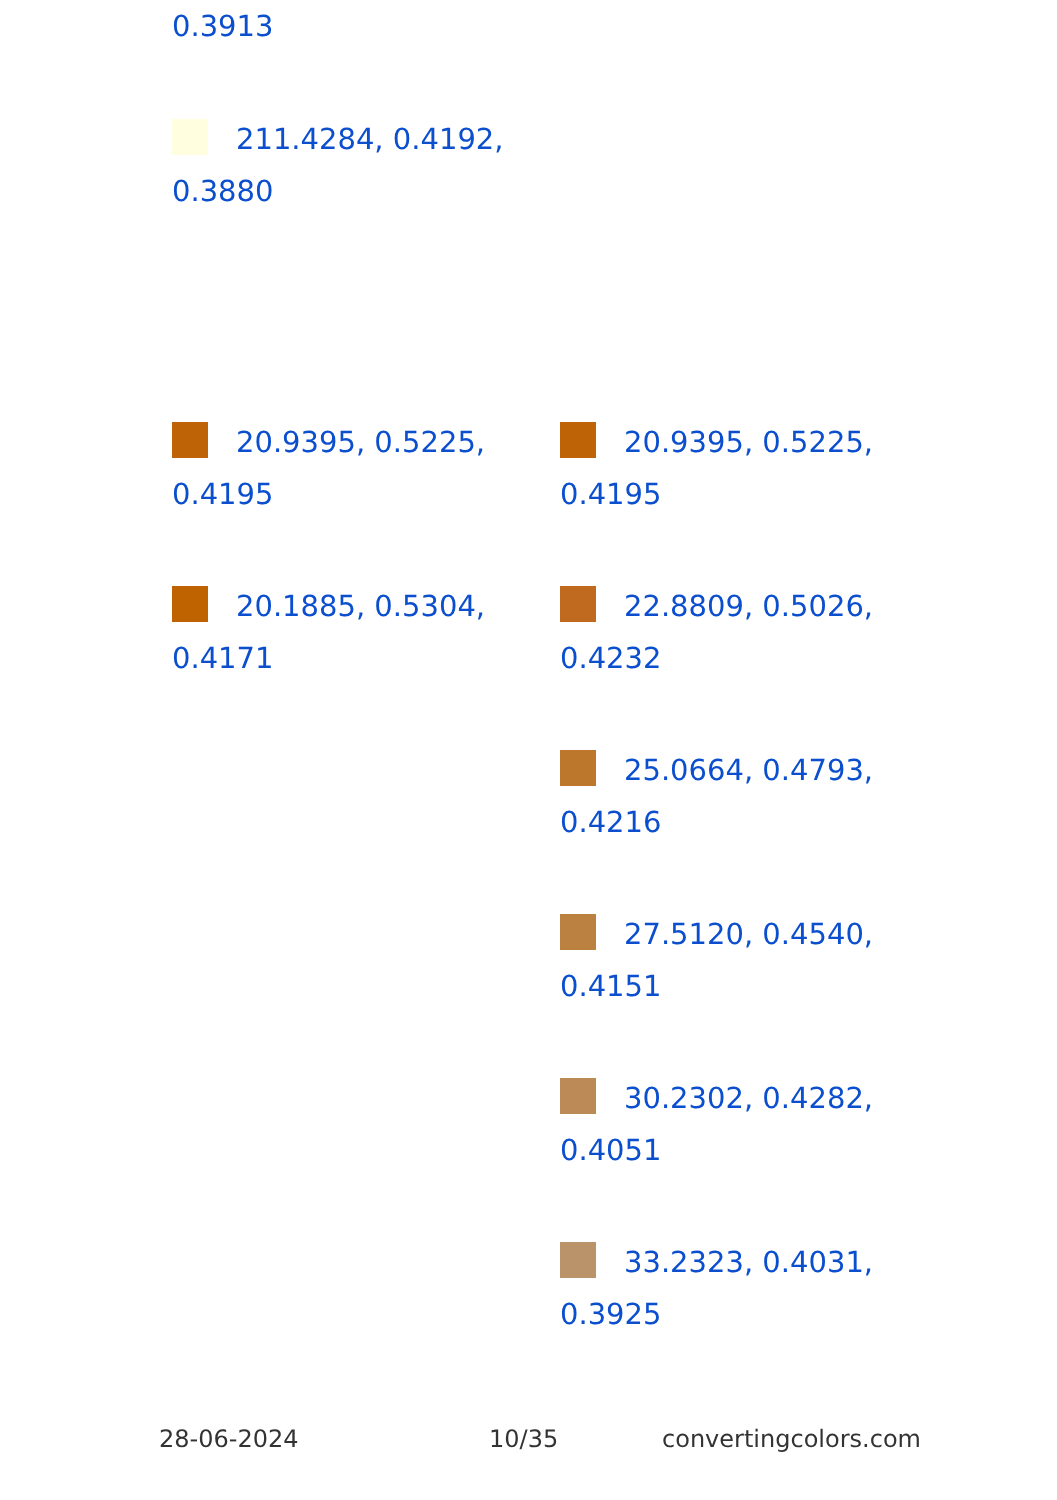0.3913
211.4284, 0.4192, 0.3880
20.9395, 0.5225, 0.4195
20.9395, 0.5225, 0.4195
20.1885, 0.5304, 0.4171
22.8809, 0.5026, 0.4232
25.0664, 0.4793, 0.4216
27.5120, 0.4540, 0.4151
30.2302, 0.4282, 0.4051
33.2323, 0.4031, 0.3925
28-06-2024 10/35 convertingcolors.com